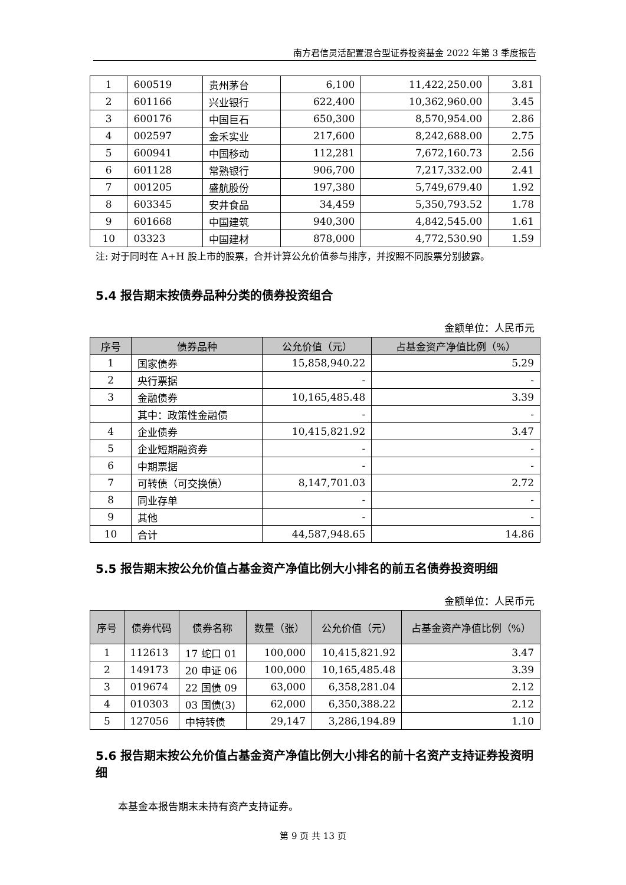南方君信灵活配置混合型证券投资基金 2022 年第 3 季度报告
| 1 | 600519 | 贵州茅台 | 6,100 | 11,422,250.00 | 3.81 |
| 2 | 601166 | 兴业银行 | 622,400 | 10,362,960.00 | 3.45 |
| 3 | 600176 | 中国巨石 | 650,300 | 8,570,954.00 | 2.86 |
| 4 | 002597 | 金禾实业 | 217,600 | 8,242,688.00 | 2.75 |
| 5 | 600941 | 中国移动 | 112,281 | 7,672,160.73 | 2.56 |
| 6 | 601128 | 常熟银行 | 906,700 | 7,217,332.00 | 2.41 |
| 7 | 001205 | 盛航股份 | 197,380 | 5,749,679.40 | 1.92 |
| 8 | 603345 | 安井食品 | 34,459 | 5,350,793.52 | 1.78 |
| 9 | 601668 | 中国建筑 | 940,300 | 4,842,545.00 | 1.61 |
| 10 | 03323 | 中国建材 | 878,000 | 4,772,530.90 | 1.59 |
注: 对于同时在 A+H 股上市的股票，合并计算公允价值参与排序，并按照不同股票分别披露。
5.4 报告期末按债券品种分类的债券投资组合
金额单位：人民币元
| 序号 | 债券品种 | 公允价值（元） | 占基金资产净值比例（%） |
| --- | --- | --- | --- |
| 1 | 国家债券 | 15,858,940.22 | 5.29 |
| 2 | 央行票据 | - | - |
| 3 | 金融债券 | 10,165,485.48 | 3.39 |
| | 其中：政策性金融债 | - | - |
| 4 | 企业债券 | 10,415,821.92 | 3.47 |
| 5 | 企业短期融资券 | - | - |
| 6 | 中期票据 | - | - |
| 7 | 可转债（可交换债） | 8,147,701.03 | 2.72 |
| 8 | 同业存单 | - | - |
| 9 | 其他 | - | - |
| 10 | 合计 | 44,587,948.65 | 14.86 |
5.5 报告期末按公允价值占基金资产净值比例大小排名的前五名债券投资明细
金额单位：人民币元
| 序号 | 债券代码 | 债券名称 | 数量（张） | 公允价值（元） | 占基金资产净值比例（%） |
| --- | --- | --- | --- | --- | --- |
| 1 | 112613 | 17 蛇口 01 | 100,000 | 10,415,821.92 | 3.47 |
| 2 | 149173 | 20 申证 06 | 100,000 | 10,165,485.48 | 3.39 |
| 3 | 019674 | 22 国债 09 | 63,000 | 6,358,281.04 | 2.12 |
| 4 | 010303 | 03 国债(3) | 62,000 | 6,350,388.22 | 2.12 |
| 5 | 127056 | 中特转债 | 29,147 | 3,286,194.89 | 1.10 |
5.6 报告期末按公允价值占基金资产净值比例大小排名的前十名资产支持证券投资明细
本基金本报告期末未持有资产支持证券。
第 9 页 共 13 页